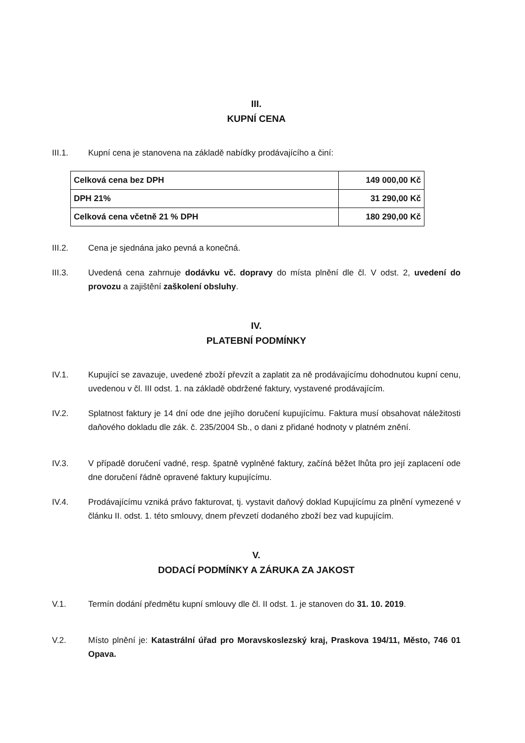III.
KUPNÍ CENA
III.1. Kupní cena je stanovena na základě nabídky prodávajícího a činí:
| Celková cena bez DPH | 149 000,00 Kč |
| DPH 21% | 31 290,00 Kč |
| Celková cena včetně 21 % DPH | 180 290,00 Kč |
III.2. Cena je sjednána jako pevná a konečná.
III.3. Uvedená cena zahrnuje dodávku vč. dopravy do místa plnění dle čl. V odst. 2, uvedení do provozu a zajištění zaškolení obsluhy.
IV.
PLATEBNÍ PODMÍNKY
IV.1. Kupující se zavazuje, uvedené zboží převzít a zaplatit za ně prodávajícímu dohodnutou kupní cenu, uvedenou v čl. III odst. 1. na základě obdržené faktury, vystavené prodávajícím.
IV.2. Splatnost faktury je 14 dní ode dne jejího doručení kupujícímu. Faktura musí obsahovat náležitosti daňového dokladu dle zák. č. 235/2004 Sb., o dani z přidané hodnoty v platném znění.
IV.3. V případě doručení vadné, resp. špatně vyplněné faktury, začíná běžet lhůta pro její zaplacení ode dne doručení řádně opravené faktury kupujícímu.
IV.4. Prodávajícímu vzniká právo fakturovat, tj. vystavit daňový doklad Kupujícímu za plnění vymezené v článku II. odst. 1. této smlouvy, dnem převzetí dodaného zboží bez vad kupujícím.
V.
DODACÍ PODMÍNKY A ZÁRUKA ZA JAKOST
V.1. Termín dodání předmětu kupní smlouvy dle čl. II odst. 1. je stanoven do 31. 10. 2019.
V.2. Místo plnění je: Katastrální úřad pro Moravskoslezský kraj, Praskova 194/11, Město, 746 01 Opava.